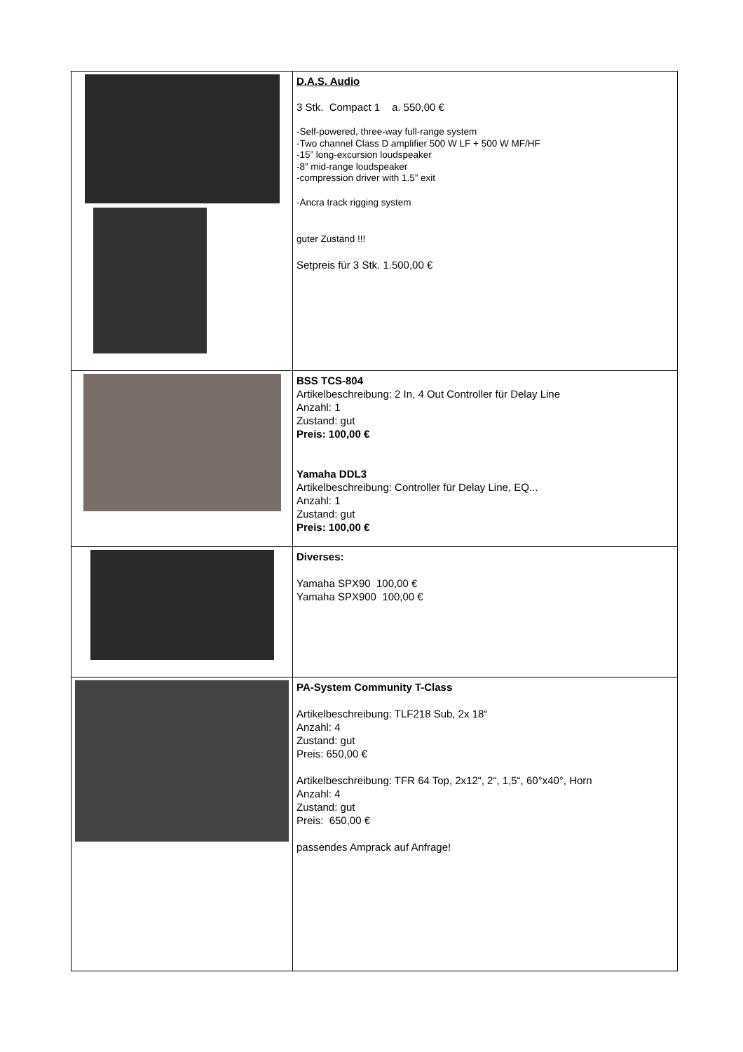| | D.A.S. Audio 3 Stk. Compact 1 a. 550,00 € -Self-powered, three-way full-range system -Two channel Class D amplifier 500 W LF + 500 W MF/HF -15” long-excursion loudspeaker -8” mid-range loudspeaker -compression driver with 1.5” exit -Ancra track rigging system guter Zustand !!! Setpreis für 3 Stk. 1.500,00 € |
| | BSS TCS-804 Artikelbeschreibung: 2 In, 4 Out Controller für Delay Line Anzahl: 1 Zustand: gut Preis: 100,00 € Yamaha DDL3 Artikelbeschreibung: Controller für Delay Line, EQ... Anzahl: 1 Zustand: gut Preis: 100,00 € |
| | Diverses: Yamaha SPX90 100,00 € Yamaha SPX900 100,00 € |
| | PA-System Community T-Class Artikelbeschreibung: TLF218 Sub, 2x 18“ Anzahl: 4 Zustand: gut Preis: 650,00 € Artikelbeschreibung: TFR 64 Top, 2x12“, 2“, 1,5“, 60°x40°, Horn Anzahl: 4 Zustand: gut Preis: 650,00 € passendes Amprack auf Anfrage! |